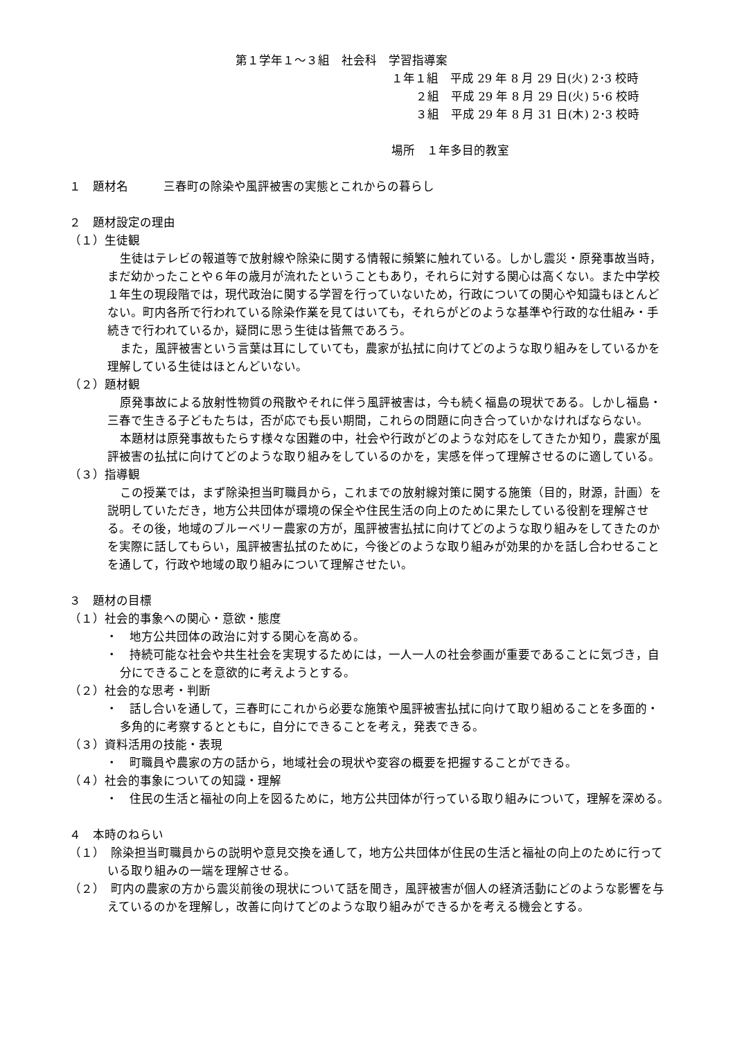第１学年１～３組　社会科　学習指導案
１年１組　平成 29 年 8 月 29 日(火) 2･3 校時
２組　平成 29 年 8 月 29 日(火) 5･6 校時
３組　平成 29 年 8 月 31 日(木) 2･3 校時
場所　１年多目的教室
１　題材名　　　三春町の除染や風評被害の実態とこれからの暮らし
２　題材設定の理由
（１）生徒観
生徒はテレビの報道等で放射線や除染に関する情報に頻繁に触れている。しかし震災・原発事故当時，まだ幼かったことや６年の歳月が流れたということもあり，それらに対する関心は高くない。また中学校１年生の現段階では，現代政治に関する学習を行っていないため，行政についての関心や知識もほとんどない。町内各所で行われている除染作業を見てはいても，それらがどのような基準や行政的な仕組み・手続きで行われているか，疑問に思う生徒は皆無であろう。
また，風評被害という言葉は耳にしていても，農家が払拭に向けてどのような取り組みをしているかを理解している生徒はほとんどいない。
（２）題材観
原発事故による放射性物質の飛散やそれに伴う風評被害は，今も続く福島の現状である。しかし福島・三春で生きる子どもたちは，否が応でも長い期間，これらの問題に向き合っていかなければならない。
本題材は原発事故もたらす様々な困難の中，社会や行政がどのような対応をしてきたか知り，農家が風評被害の払拭に向けてどのような取り組みをしているのかを，実感を伴って理解させるのに適している。
（３）指導観
この授業では，まず除染担当町職員から，これまでの放射線対策に関する施策（目的，財源，計画）を説明していただき，地方公共団体が環境の保全や住民生活の向上のために果たしている役割を理解させる。その後，地域のブルーベリー農家の方が，風評被害払拭に向けてどのような取り組みをしてきたのかを実際に話してもらい，風評被害払拭のために，今後どのような取り組みが効果的かを話し合わせることを通して，行政や地域の取り組みについて理解させたい。
３　題材の目標
（１）社会的事象への関心・意欲・態度
・　地方公共団体の政治に対する関心を高める。
・　持続可能な社会や共生社会を実現するためには，一人一人の社会参画が重要であることに気づき，自分にできることを意欲的に考えようとする。
（２）社会的な思考・判断
・　話し合いを通して，三春町にこれから必要な施策や風評被害払拭に向けて取り組めることを多面的・多角的に考察するとともに，自分にできることを考え，発表できる。
（３）資料活用の技能・表現
・　町職員や農家の方の話から，地域社会の現状や変容の概要を把握することができる。
（４）社会的事象についての知識・理解
・　住民の生活と福祉の向上を図るために，地方公共団体が行っている取り組みについて，理解を深める。
４　本時のねらい
（１）　除染担当町職員からの説明や意見交換を通して，地方公共団体が住民の生活と福祉の向上のために行っている取り組みの一端を理解させる。
（２）　町内の農家の方から震災前後の現状について話を聞き，風評被害が個人の経済活動にどのような影響を与えているのかを理解し，改善に向けてどのような取り組みができるかを考える機会とする。